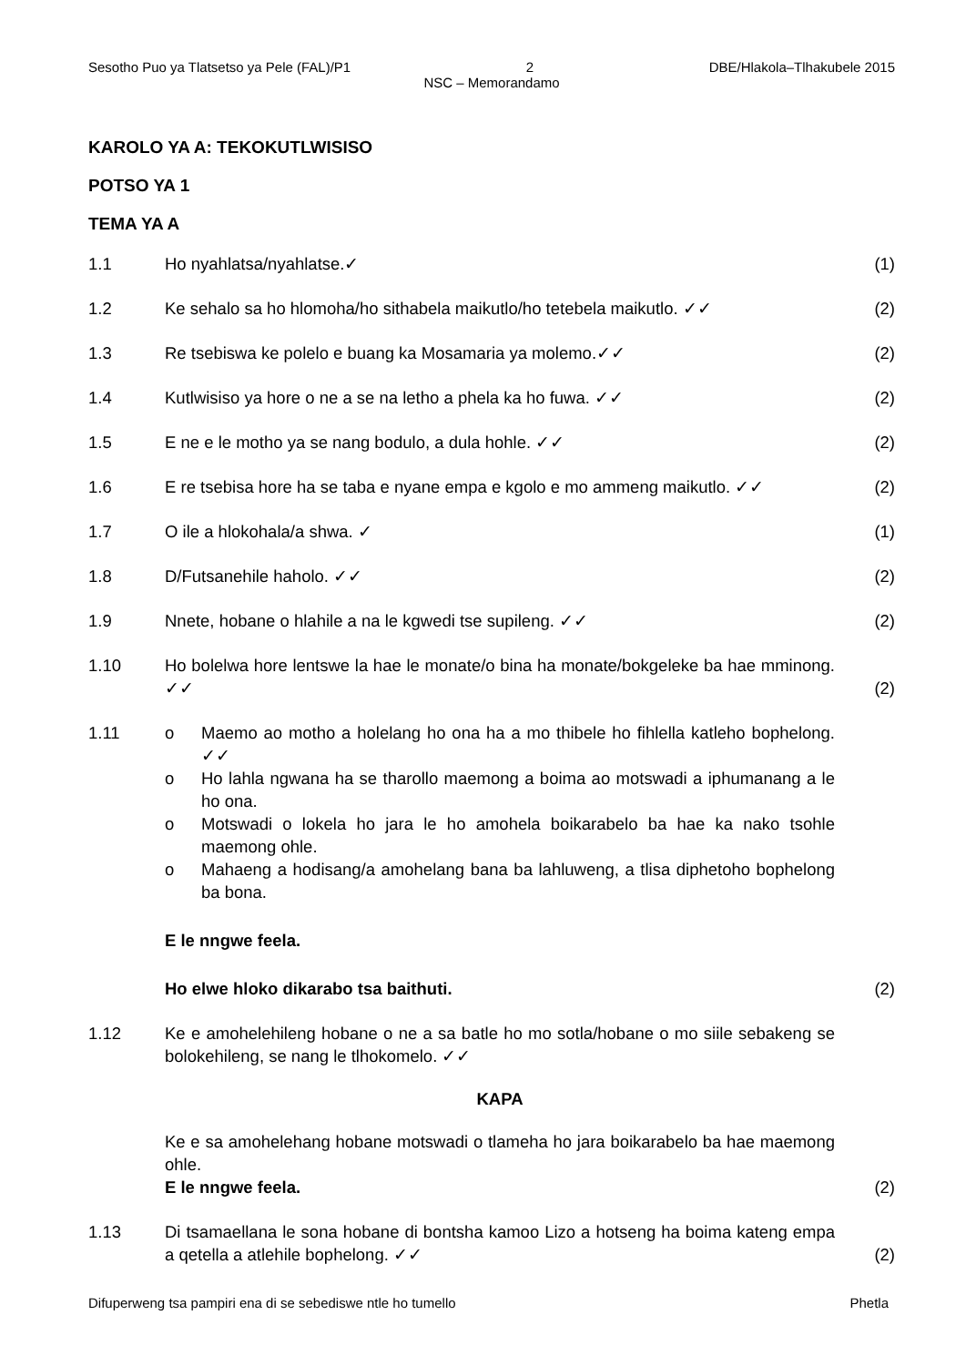Sesotho Puo ya Tlatsetso ya Pele (FAL)/P1 2 DBE/Hlakola–Tlhakubele 2015
NSC – Memorandamo
KAROLO YA A: TEKOKUTLWISISO
POTSO YA 1
TEMA YA A
1.1 Ho nyahlatsa/nyahlatse.✓ (1)
1.2 Ke sehalo sa ho hlomoha/ho sithabela maikutlo/ho tetebela maikutlo. ✓✓ (2)
1.3 Re tsebiswa ke polelo e buang ka Mosamaria ya molemo.✓✓ (2)
1.4 Kutlwisiso ya hore o ne a se na letho a phela ka ho fuwa. ✓✓ (2)
1.5 E ne e le motho ya se nang bodulo, a dula hohle. ✓✓ (2)
1.6 E re tsebisa hore ha se taba e nyane empa e kgolo e mo ammeng maikutlo. ✓✓ (2)
1.7 O ile a hlokohala/a shwa. ✓ (1)
1.8 D/Futsanehile haholo. ✓✓ (2)
1.9 Nnete, hobane o hlahile a na le kgwedi tse supileng. ✓✓ (2)
1.10 Ho bolelwa hore lentswe la hae le monate/o bina ha monate/bokgeleke ba hae mminong. ✓✓ (2)
1.11 o Maemo ao motho a holelang ho ona ha a mo thibele ho fihlella katleho bophelong. ✓✓
o Ho lahla ngwana ha se tharollo maemong a boima ao motswadi a iphumanang a le ho ona.
o Motswadi o lokela ho jara le ho amohela boikarabelo ba hae ka nako tsohle maemong ohle.
o Mahaeng a hodisang/a amohelang bana ba lahluweng, a tlisa diphetoho bophelong ba bona.
E le nngwe feela.
Ho elwe hloko dikarabo tsa baithuti.
(2)
1.12 Ke e amohelehileng hobane o ne a sa batle ho mo sotla/hobane o mo siile sebakeng se bolokehileng, se nang le tlhokomelo. ✓✓
KAPA
Ke e sa amohelehang hobane motswadi o tlameha ho jara boikarabelo ba hae maemong ohle.
E le nngwe feela.
(2)
1.13 Di tsamaellana le sona hobane di bontsha kamoo Lizo a hotseng ha boima kateng empa a qetella a atlehile bophelong. ✓✓ (2)
Difuperweng tsa pampiri ena di se sebediswe ntle ho tumello Phetla